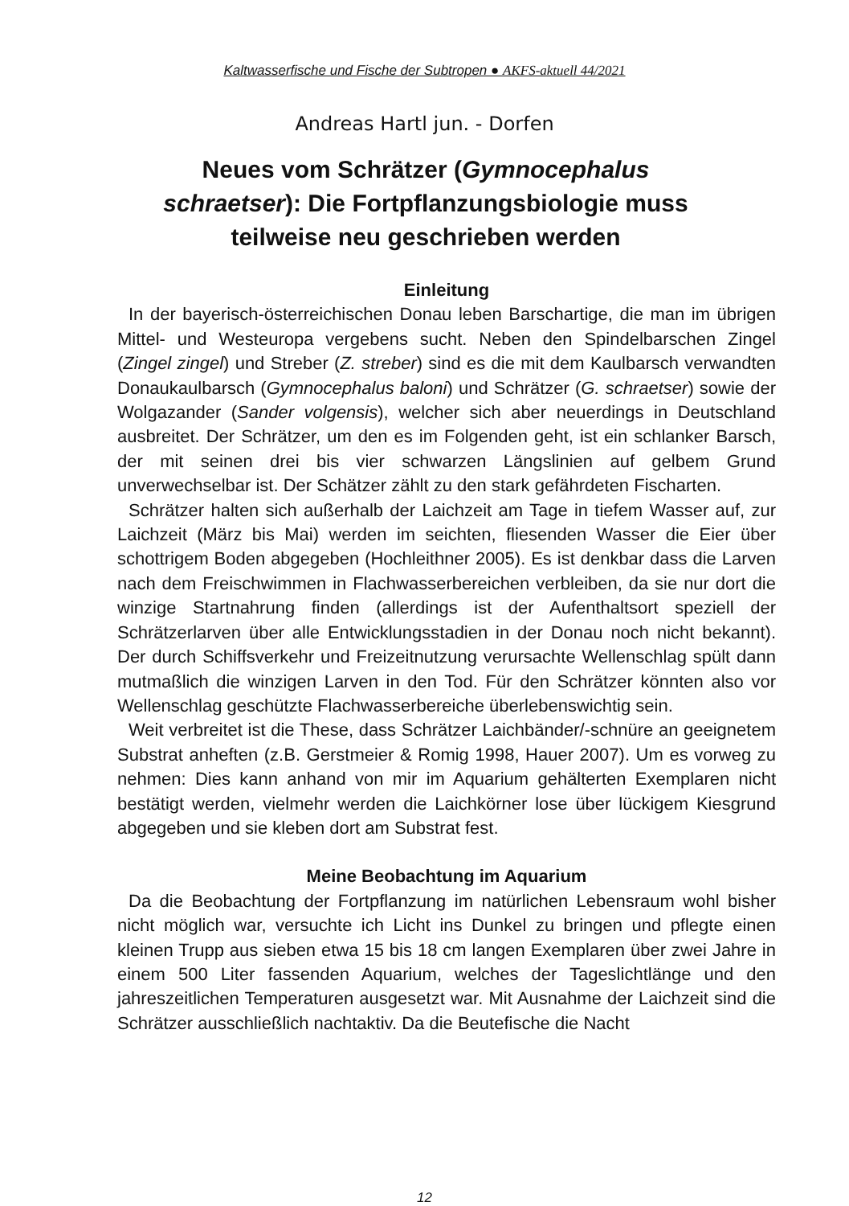Kaltwasserfische und Fische der Subtropen ● AKFS-aktuell 44/2021
Andreas Hartl jun. - Dorfen
Neues vom Schrätzer (Gymnocephalus schraetser): Die Fortpflanzungsbiologie muss teilweise neu geschrieben werden
Einleitung
In der bayerisch-österreichischen Donau leben Barschartige, die man im übrigen Mittel- und Westeuropa vergebens sucht. Neben den Spindelbarschen Zingel (Zingel zingel) und Streber (Z. streber) sind es die mit dem Kaulbarsch verwandten Donaukaulbarsch (Gymno­cephalus baloni) und Schrätzer (G. schraetser) sowie der Wolga­zander (Sander volgensis), welcher sich aber neuerdings in Deutsch­land ausbreitet. Der Schrätzer, um den es im Folgenden geht, ist ein schlanker Barsch, der mit seinen drei bis vier schwarzen Längslinien auf gelbem Grund unverwechselbar ist. Der Schätzer zählt zu den stark gefährdeten Fischarten.
Schrätzer halten sich außerhalb der Laichzeit am Tage in tiefem Wasser auf, zur Laichzeit (März bis Mai) werden im seichten, flies­enden Wasser die Eier über schottrigem Boden abgegeben (Hoch­leithner 2005). Es ist denkbar dass die Larven nach dem Frei­schwimmen in Flachwasserbereichen verbleiben, da sie nur dort die winzige Startnahrung finden (allerdings ist der Aufenthaltsort speziell der Schrätzerlarven über alle Entwicklungsstadien in der Donau noch nicht bekannt). Der durch Schiffsverkehr und Freizeitnutzung verursachte Wellenschlag spült dann mutmaßlich die winzigen Lar­ven in den Tod. Für den Schrätzer könnten also vor Wellenschlag geschützte Flachwasserbereiche überlebenswichtig sein.
Weit verbreitet ist die These, dass Schrätzer Laichbänder/-schnüre an geeignetem Substrat anheften (z.B. Gerstmeier & Romig 1998, Hauer 2007). Um es vorweg zu nehmen: Dies kann anhand von mir im Aquarium gehälterten Exemplaren nicht bestätigt werden, viel­mehr werden die Laichkörner lose über lückigem Kiesgrund ab­gegeben und sie kleben dort am Substrat fest.
Meine Beobachtung im Aquarium
Da die Beobachtung der Fortpflanzung im natürlichen Lebensraum wohl bisher nicht möglich war, versuchte ich Licht ins Dunkel zu brin­gen und pflegte einen kleinen Trupp aus sieben etwa 15 bis 18 cm langen Exemplaren über zwei Jahre in einem 500 Liter fassenden Aquarium, welches der Tageslichtlänge und den jahreszeitlichen Temperaturen ausgesetzt war. Mit Ausnahme der Laichzeit sind die Schrätzer ausschließlich nachtaktiv. Da die Beutefische die Nacht
12